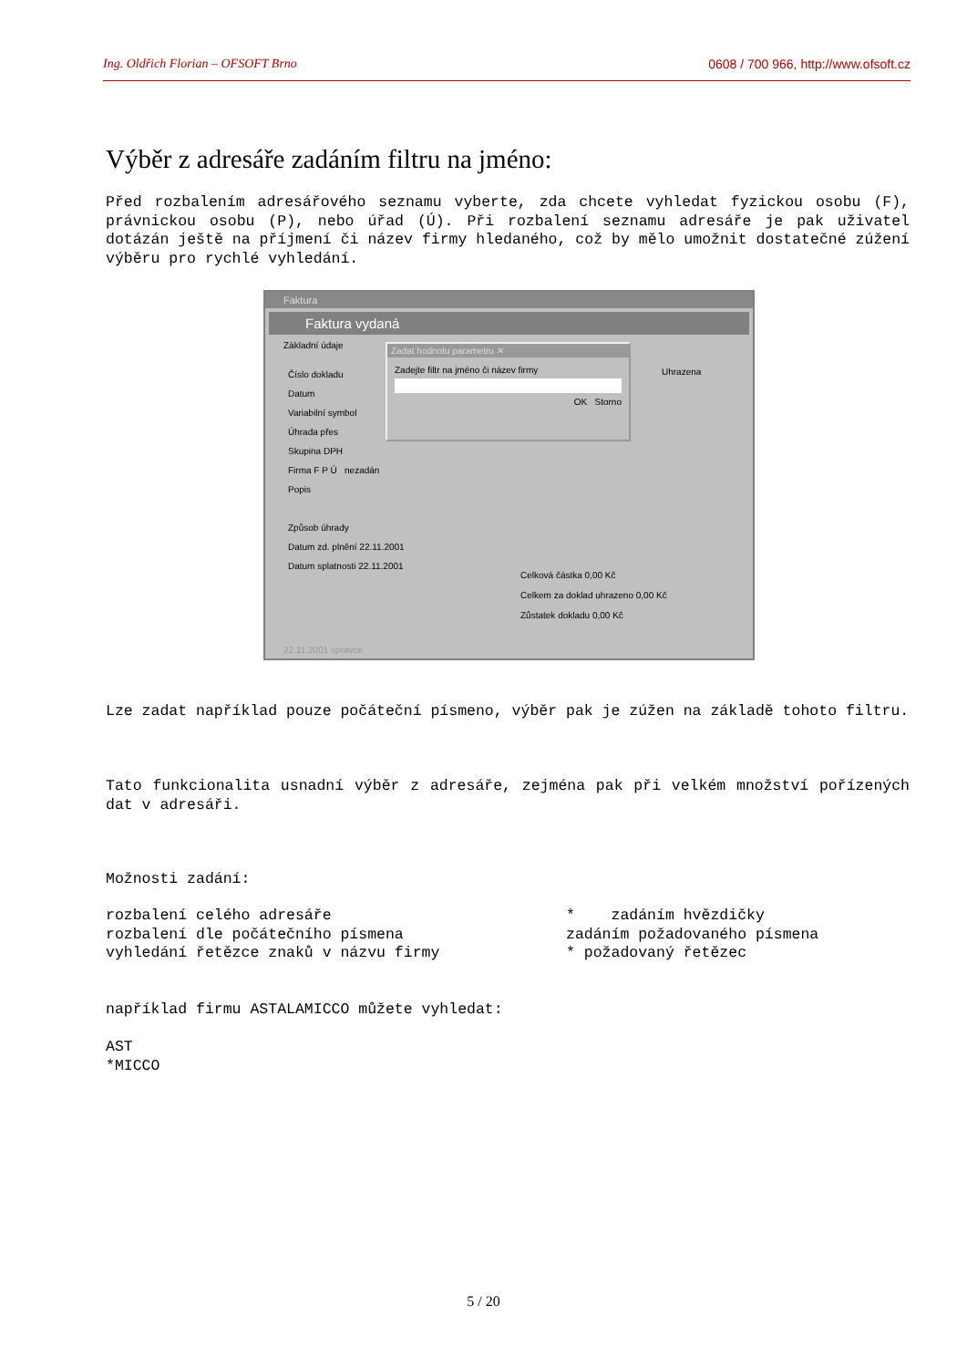Ing. Oldřich Florian – OFSOFT Brno 0608 / 700 966, http://www.ofsoft.cz
Výběr z adresáře zadáním filtru na jméno:
Před rozbalením adresářového seznamu vyberte, zda chcete vyhledat fyzickou osobu (F), právnickou osobu (P), nebo úřad (Ú). Při rozbalení seznamu adresáře je pak uživatel dotázán ještě na příjmení či název firmy hledaného, což by mělo umožnit dostatečné zúžení výběru pro rychlé vyhledání.
Faktura
Faktura vydaná
Základní údaje
Zadat hodnotu parametru ✕
Zadejte filtr na jméno či název firmy
OK Storno
Číslo dokladu
Datum
Variabilní symbol
Úhrada přes
Skupina DPH
Firma F P Ú nezadán
Popis
Způsob úhrady
Datum zd. plnění 22.11.2001
Datum splatnosti 22.11.2001
Uhrazena
Celková částka 0,00 Kč
Celkem za doklad uhrazeno 0,00 Kč
Zůstatek dokladu 0,00 Kč
22.11.2001 spravce
Lze zadat například pouze počáteční písmeno, výběr pak je zúžen na základě tohoto filtru.
Tato funkcionalita usnadní výběr z adresáře, zejména pak při velkém množství pořízených dat v adresáři.
Možnosti zadání:
rozbalení celého adresáře
rozbalení dle počátečního písmena
vyhledání řetězce znaků v názvu firmy
* zadáním hvězdičky
zadáním požadovaného písmena
* požadovaný řetězec
například firmu ASTALAMICCO můžete vyhledat:
AST
*MICCO
5 / 20